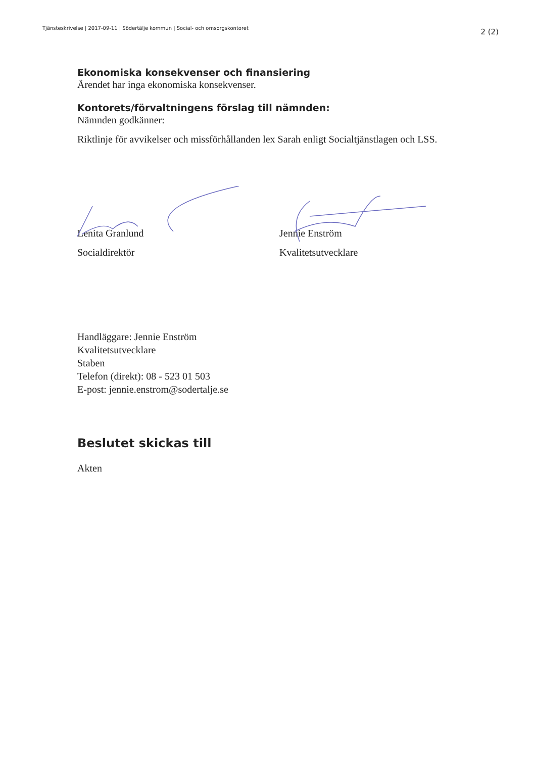Tjänsteskrivelse | 2017-09-11 | Södertälje kommun | Social- och omsorgskontoret 2 (2)
Ekonomiska konsekvenser och finansiering
Ärendet har inga ekonomiska konsekvenser.
Kontorets/förvaltningens förslag till nämnden:
Nämnden godkänner:
Riktlinje för avvikelser och missförhållanden lex Sarah enligt Socialtjänstlagen och LSS.
Lenita Granlund
Socialdirektör
Jennie Enström
Kvalitetsutvecklare
Handläggare: Jennie Enström
Kvalitetsutvecklare
Staben
Telefon (direkt): 08 - 523 01 503
E-post: jennie.enstrom@sodertalje.se
Beslutet skickas till
Akten